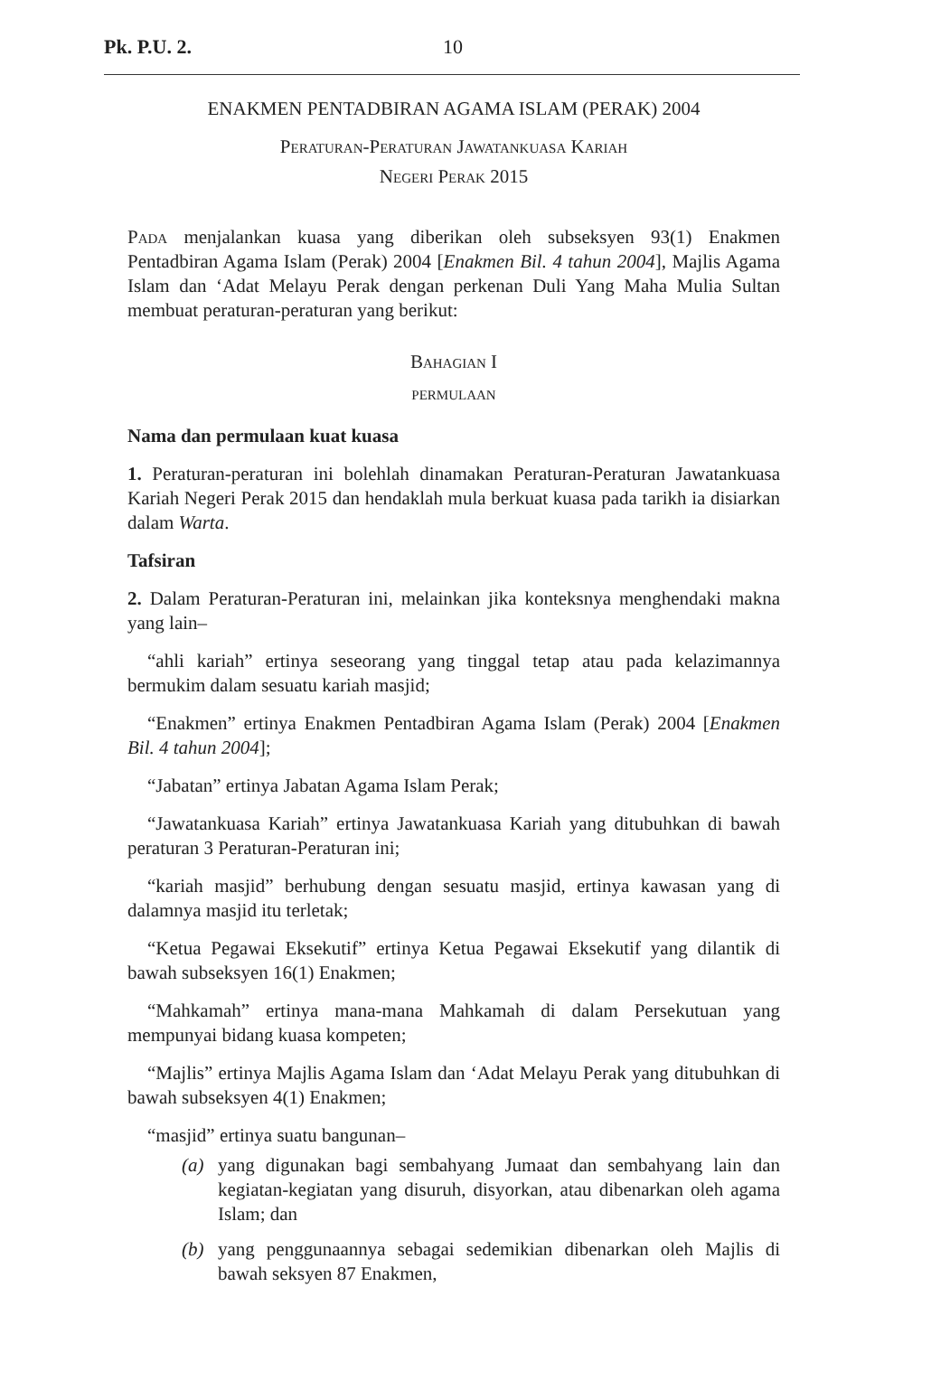Pk. P.U. 2. 10
ENAKMEN PENTADBIRAN AGAMA ISLAM (PERAK) 2004
Peraturan-Peraturan Jawatankuasa Kariah
Negeri Perak 2015
Pada menjalankan kuasa yang diberikan oleh subseksyen 93(1) Enakmen Pentadbiran Agama Islam (Perak) 2004 [Enakmen Bil. 4 tahun 2004], Majlis Agama Islam dan ‘Adat Melayu Perak dengan perkenan Duli Yang Maha Mulia Sultan membuat peraturan-peraturan yang berikut:
Bahagian I
permulaan
Nama dan permulaan kuat kuasa
1. Peraturan-peraturan ini bolehlah dinamakan Peraturan-Peraturan Jawatankuasa Kariah Negeri Perak 2015 dan hendaklah mula berkuat kuasa pada tarikh ia disiarkan dalam Warta.
Tafsiran
2. Dalam Peraturan-Peraturan ini, melainkan jika konteksnya menghendaki makna yang lain–
“ahli kariah” ertinya seseorang yang tinggal tetap atau pada kelazimannya bermukim dalam sesuatu kariah masjid;
“Enakmen” ertinya Enakmen Pentadbiran Agama Islam (Perak) 2004 [Enakmen Bil. 4 tahun 2004];
“Jabatan” ertinya Jabatan Agama Islam Perak;
“Jawatankuasa Kariah” ertinya Jawatankuasa Kariah yang ditubuhkan di bawah peraturan 3 Peraturan-Peraturan ini;
“kariah masjid” berhubung dengan sesuatu masjid, ertinya kawasan yang di dalamnya masjid itu terletak;
“Ketua Pegawai Eksekutif” ertinya Ketua Pegawai Eksekutif yang dilantik di bawah subseksyen 16(1) Enakmen;
“Mahkamah” ertinya mana-mana Mahkamah di dalam Persekutuan yang mempunyai bidang kuasa kompeten;
“Majlis” ertinya Majlis Agama Islam dan ‘Adat Melayu Perak yang ditubuhkan di bawah subseksyen 4(1) Enakmen;
“masjid” ertinya suatu bangunan–
(a) yang digunakan bagi sembahyang Jumaat dan sembahyang lain dan kegiatan-kegiatan yang disuruh, disyorkan, atau dibenarkan oleh agama Islam; dan
(b) yang penggunaannya sebagai sedemikian dibenarkan oleh Majlis di bawah seksyen 87 Enakmen,